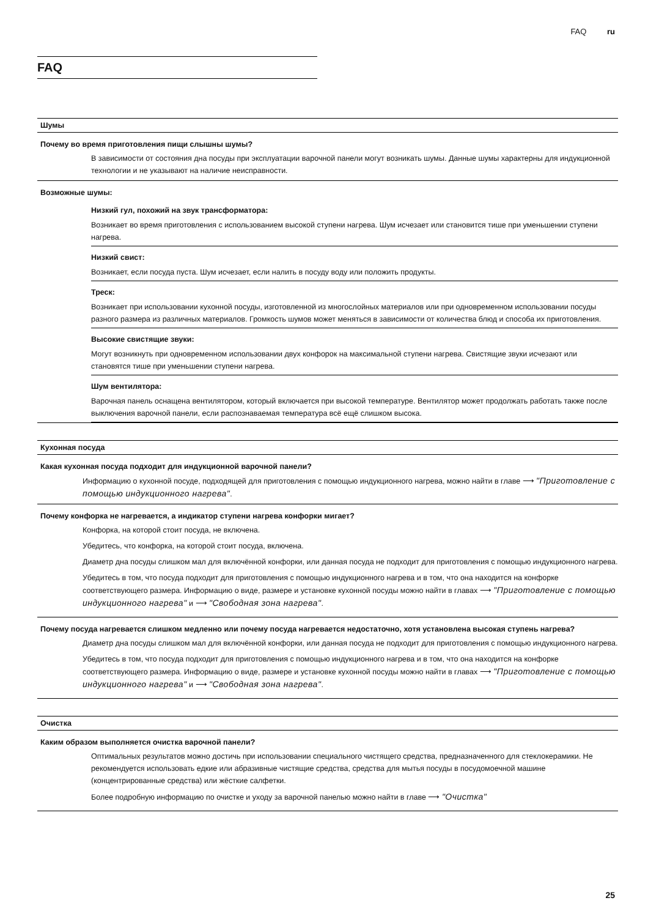FAQ ru
FAQ
Шумы
Почему во время приготовления пищи слышны шумы?
В зависимости от состояния дна посуды при эксплуатации варочной панели могут возникать шумы. Данные шумы характерны для индукционной технологии и не указывают на наличие неисправности.
Возможные шумы:
Низкий гул, похожий на звук трансформатора:
Возникает во время приготовления с использованием высокой ступени нагрева. Шум исчезает или становится тише при уменьшении ступени нагрева.
Низкий свист:
Возникает, если посуда пуста. Шум исчезает, если налить в посуду воду или положить продукты.
Треск:
Возникает при использовании кухонной посуды, изготовленной из многослойных материалов или при одновременном использовании посуды разного размера из различных материалов. Громкость шумов может меняться в зависимости от количества блюд и способа их приготовления.
Высокие свистящие звуки:
Могут возникнуть при одновременном использовании двух конфорок на максимальной ступени нагрева. Свистящие звуки исчезают или становятся тише при уменьшении ступени нагрева.
Шум вентилятора:
Варочная панель оснащена вентилятором, который включается при высокой температуре. Вентилятор может продолжать работать также после выключения варочной панели, если распознаваемая температура всё ещё слишком высока.
Кухонная посуда
Какая кухонная посуда подходит для индукционной варочной панели?
Информацию о кухонной посуде, подходящей для приготовления с помощью индукционного нагрева, можно найти в главе ⟶ "Приготовление с помощью индукционного нагрева".
Почему конфорка не нагревается, а индикатор ступени нагрева конфорки мигает?
Конфорка, на которой стоит посуда, не включена.
Убедитесь, что конфорка, на которой стоит посуда, включена.
Диаметр дна посуды слишком мал для включённой конфорки, или данная посуда не подходит для приготовления с помощью индукционного нагрева.
Убедитесь в том, что посуда подходит для приготовления с помощью индукционного нагрева и в том, что она находится на конфорке соответствующего размера. Информацию о виде, размере и установке кухонной посуды можно найти в главах ⟶ "Приготовление с помощью индукционного нагрева" и ⟶ "Свободная зона нагрева".
Почему посуда нагревается слишком медленно или почему посуда нагревается недостаточно, хотя установлена высокая ступень нагрева?
Диаметр дна посуды слишком мал для включённой конфорки, или данная посуда не подходит для приготовления с помощью индукционного нагрева.
Убедитесь в том, что посуда подходит для приготовления с помощью индукционного нагрева и в том, что она находится на конфорке соответствующего размера. Информацию о виде, размере и установке кухонной посуды можно найти в главах ⟶ "Приготовление с помощью индукционного нагрева" и ⟶ "Свободная зона нагрева".
Очистка
Каким образом выполняется очистка варочной панели?
Оптимальных результатов можно достичь при использовании специального чистящего средства, предназначенного для стеклокерамики. Не рекомендуется использовать едкие или абразивные чистящие средства, средства для мытья посуды в посудомоечной машине (концентрированные средства) или жёсткие салфетки.
Более подробную информацию по очистке и уходу за варочной панелью можно найти в главе ⟶ "Очистка"
25